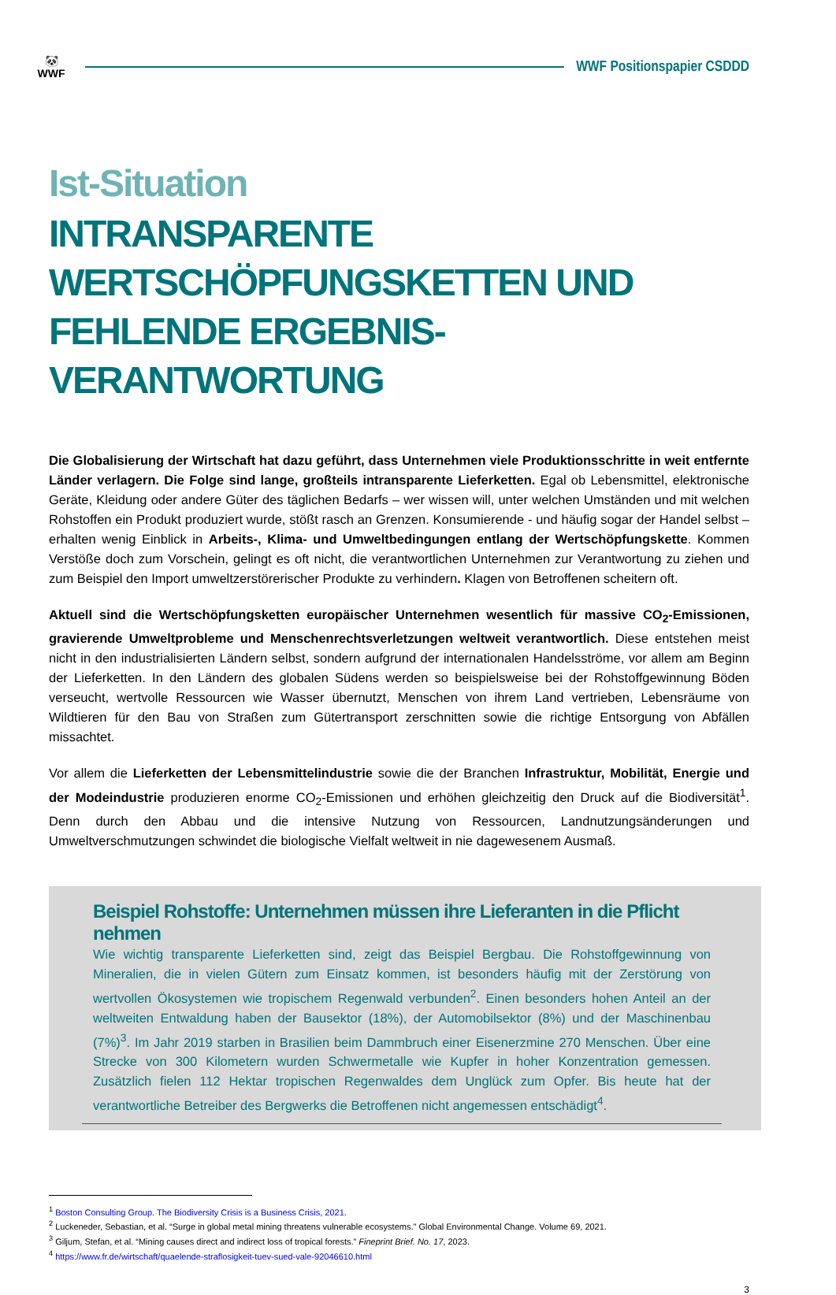🐼
WWF
WWF Positionspapier CSDDD
Ist-Situation
INTRANSPARENTE WERTSCHÖPFUNGSKETTEN UND FEHLENDE ERGEBNIS-VERANTWORTUNG
Die Globalisierung der Wirtschaft hat dazu geführt, dass Unternehmen viele Produktionsschritte in weit entfernte Länder verlagern. Die Folge sind lange, großteils intransparente Lieferketten. Egal ob Lebensmittel, elektronische Geräte, Kleidung oder andere Güter des täglichen Bedarfs – wer wissen will, unter welchen Umständen und mit welchen Rohstoffen ein Produkt produziert wurde, stößt rasch an Grenzen. Konsumierende - und häufig sogar der Handel selbst – erhalten wenig Einblick in Arbeits-, Klima- und Umweltbedingungen entlang der Wertschöpfungskette. Kommen Verstöße doch zum Vorschein, gelingt es oft nicht, die verantwortlichen Unternehmen zur Verantwortung zu ziehen und zum Beispiel den Import umweltzerstörerischer Produkte zu verhindern. Klagen von Betroffenen scheitern oft.
Aktuell sind die Wertschöpfungsketten europäischer Unternehmen wesentlich für massive CO<sub>2</sub>-Emissionen, gravierende Umweltprobleme und Menschenrechtsverletzungen weltweit verantwortlich. Diese entstehen meist nicht in den industrialisierten Ländern selbst, sondern aufgrund der internationalen Handelsströme, vor allem am Beginn der Lieferketten. In den Ländern des globalen Südens werden so beispielsweise bei der Rohstoffgewinnung Böden verseucht, wertvolle Ressourcen wie Wasser übernutzt, Menschen von ihrem Land vertrieben, Lebensräume von Wildtieren für den Bau von Straßen zum Gütertransport zerschnitten sowie die richtige Entsorgung von Abfällen missachtet.
Vor allem die Lieferketten der Lebensmittelindustrie sowie die der Branchen Infrastruktur, Mobilität, Energie und der Modeindustrie produzieren enorme CO<sub>2</sub>-Emissionen und erhöhen gleichzeitig den Druck auf die Biodiversität<sup>1</sup>. Denn durch den Abbau und die intensive Nutzung von Ressourcen, Landnutzungsänderungen und Umweltverschmutzungen schwindet die biologische Vielfalt weltweit in nie dagewesenem Ausmaß.
Beispiel Rohstoffe: Unternehmen müssen ihre Lieferanten in die Pflicht nehmen
Wie wichtig transparente Lieferketten sind, zeigt das Beispiel Bergbau. Die Rohstoffgewinnung von Mineralien, die in vielen Gütern zum Einsatz kommen, ist besonders häufig mit der Zerstörung von wertvollen Ökosystemen wie tropischem Regenwald verbunden<sup>2</sup>. Einen besonders hohen Anteil an der weltweiten Entwaldung haben der Bausektor (18%), der Automobilsektor (8%) und der Maschinenbau (7%)<sup>3</sup>. Im Jahr 2019 starben in Brasilien beim Dammbruch einer Eisenerzmine 270 Menschen. Über eine Strecke von 300 Kilometern wurden Schwermetalle wie Kupfer in hoher Konzentration gemessen. Zusätzlich fielen 112 Hektar tropischen Regenwaldes dem Unglück zum Opfer. Bis heute hat der verantwortliche Betreiber des Bergwerks die Betroffenen nicht angemessen entschädigt<sup>4</sup>.
<sup>1</sup> Boston Consulting Group. The Biodiversity Crisis is a Business Crisis, 2021.
<sup>2</sup> Luckeneder, Sebastian, et al. “Surge in global metal mining threatens vulnerable ecosystems." Global Environmental Change. Volume 69, 2021.
<sup>3</sup> Giljum, Stefan, et al. “Mining causes direct and indirect loss of tropical forests.” Fineprint Brief. No. 17, 2023.
<sup>4</sup> https://www.fr.de/wirtschaft/quaelende-straflosigkeit-tuev-sued-vale-92046610.html
3